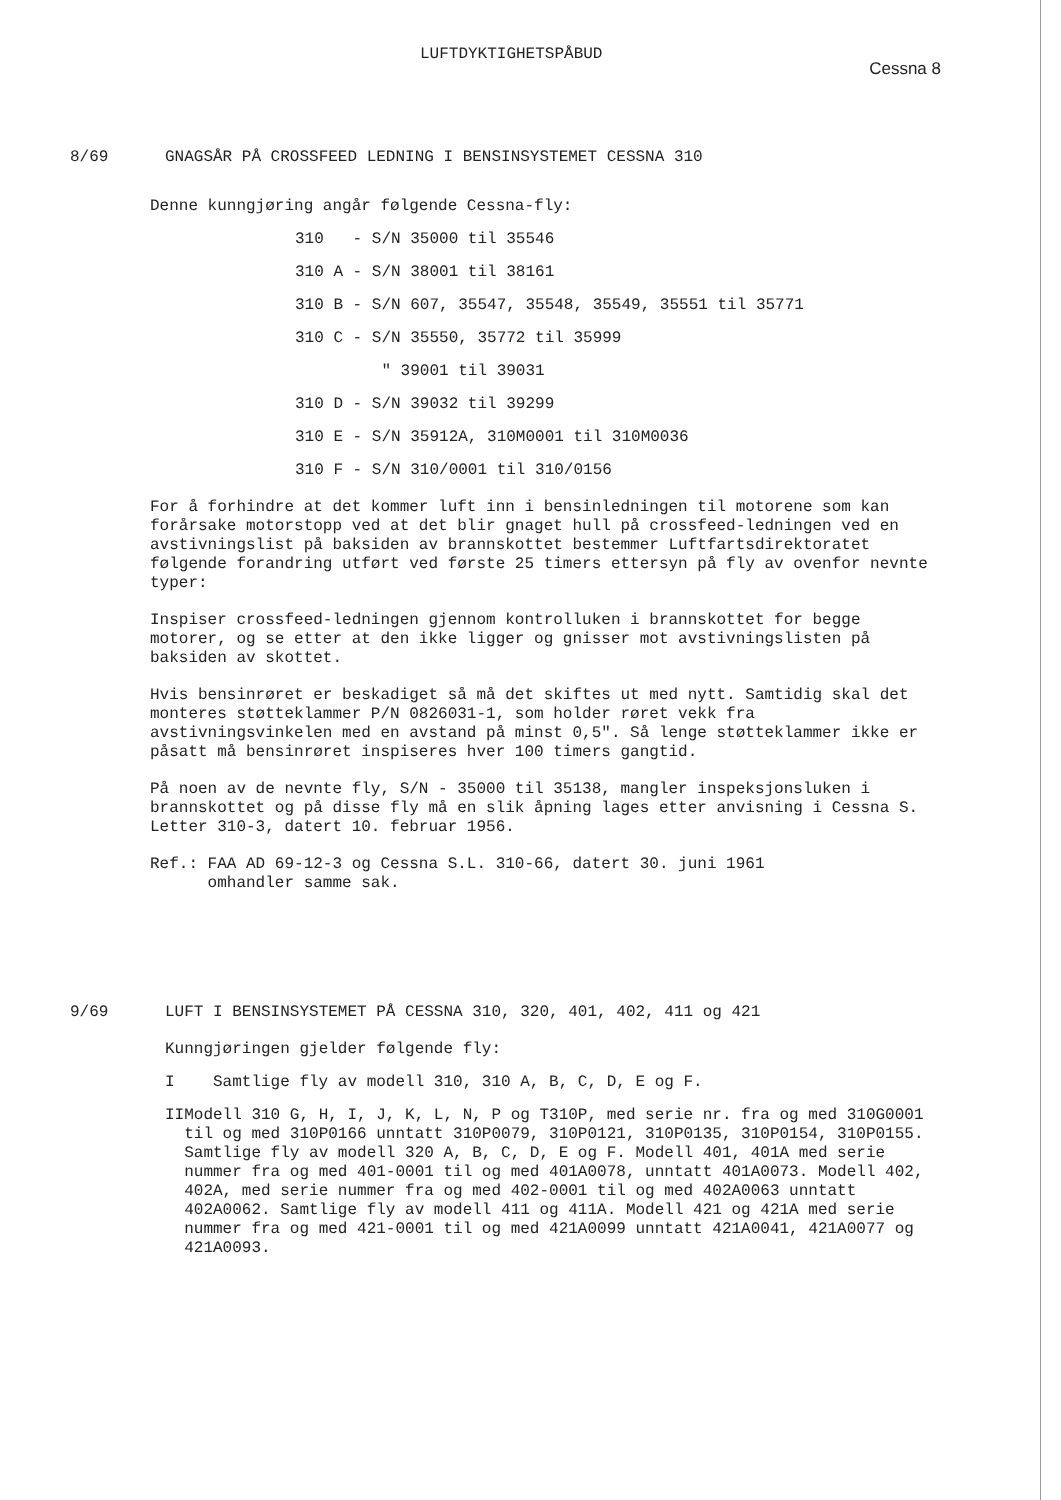LUFTDYKTIGHETSPÅBUD Cessna 8
8/69 GNAGSÅR PÅ CROSSFEED LEDNING I BENSINSYSTEMET CESSNA 310
Denne kunngjøring angår følgende Cessna-fly:
310 - S/N 35000 til 35546
310 A - S/N 38001 til 38161
310 B - S/N 607, 35547, 35548, 35549, 35551 til 35771
310 C - S/N 35550, 35772 til 35999
" 39001 til 39031
310 D - S/N 39032 til 39299
310 E - S/N 35912A, 310M0001 til 310M0036
310 F - S/N 310/0001 til 310/0156
For å forhindre at det kommer luft inn i bensinledningen til motorene som kan forårsake motorstopp ved at det blir gnaget hull på crossfeed-ledningen ved en avstivningslist på baksiden av brannskottet bestemmer Luftfartsdirektoratet følgende forandring utført ved første 25 timers ettersyn på fly av ovenfor nevnte typer:
Inspiser crossfeed-ledningen gjennom kontrolluken i brannskottet for begge motorer, og se etter at den ikke ligger og gnisser mot avstivningslisten på baksiden av skottet.
Hvis bensinrøret er beskadiget så må det skiftes ut med nytt. Samtidig skal det monteres støtteklammer P/N 0826031-1, som holder røret vekk fra avstivningsvinkelen med en avstand på minst 0,5". Så lenge støtteklammer ikke er påsatt må bensinrøret inspiseres hver 100 timers gangtid.
På noen av de nevnte fly, S/N - 35000 til 35138, mangler inspeksjonsluken i brannskottet og på disse fly må en slik åpning lages etter anvisning i Cessna S. Letter 310-3, datert 10. februar 1956.
Ref.: FAA AD 69-12-3 og Cessna S.L. 310-66, datert 30. juni 1961
omhandler samme sak.
9/69 LUFT I BENSINSYSTEMET PÅ CESSNA 310, 320, 401, 402, 411 og 421
Kunngjøringen gjelder følgende fly:
I Samtlige fly av modell 310, 310 A, B, C, D, E og F.
II Modell 310 G, H, I, J, K, L, N, P og T310P, med serie nr. fra og med 310G0001 til og med 310P0166 unntatt 310P0079, 310P0121, 310P0135, 310P0154, 310P0155.
Samtlige fly av modell 320 A, B, C, D, E og F. Modell 401, 401A med serie nummer fra og med 401-0001 til og med 401A0078, unntatt 401A0073. Modell 402, 402A, med serie nummer fra og med 402-0001 til og med 402A0063 unntatt 402A0062. Samtlige fly av modell 411 og 411A. Modell 421 og 421A med serie nummer fra og med 421-0001 til og med 421A0099 unntatt 421A0041, 421A0077 og 421A0093.